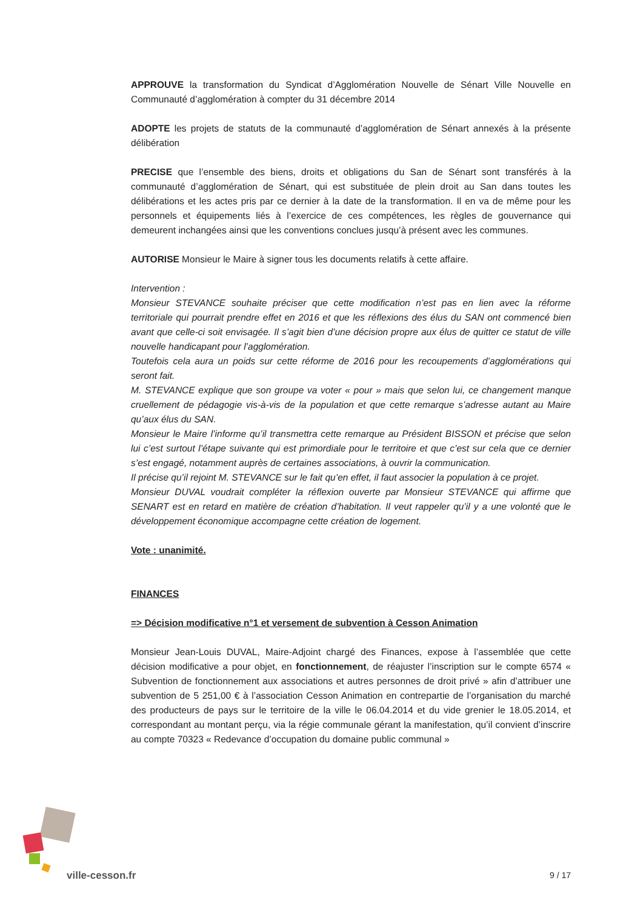APPROUVE la transformation du Syndicat d’Agglomération Nouvelle de Sénart Ville Nouvelle en Communauté d’agglomération à compter du 31 décembre 2014
ADOPTE les projets de statuts de la communauté d’agglomération de Sénart annexés à la présente délibération
PRECISE que l’ensemble des biens, droits et obligations du San de Sénart sont transférés à la communauté d’agglomération de Sénart, qui est substituée de plein droit au San dans toutes les délibérations et les actes pris par ce dernier à la date de la transformation. Il en va de même pour les personnels et équipements liés à l’exercice de ces compétences, les règles de gouvernance qui demeurent inchangées ainsi que les conventions conclues jusqu’à présent avec les communes.
AUTORISE Monsieur le Maire à signer tous les documents relatifs à cette affaire.
Intervention :
Monsieur STEVANCE souhaite préciser que cette modification n’est pas en lien avec la réforme territoriale qui pourrait prendre effet en 2016 et que les réflexions des élus du SAN ont commencé bien avant que celle-ci soit envisagée. Il s’agit bien d’une décision propre aux élus de quitter ce statut de ville nouvelle handicapant pour l’agglomération.
Toutefois cela aura un poids sur cette réforme de 2016 pour les recoupements d’agglomérations qui seront fait.
M. STEVANCE explique que son groupe va voter « pour » mais que selon lui, ce changement manque cruellement de pédagogie vis-à-vis de la population et que cette remarque s’adresse autant au Maire qu’aux élus du SAN.
Monsieur le Maire l’informe qu’il transmettra cette remarque au Président BISSON et précise que selon lui c’est surtout l’étape suivante qui est primordiale pour le territoire et que c’est sur cela que ce dernier s’est engagé, notamment auprès de certaines associations, à ouvrir la communication.
Il précise qu’il rejoint M. STEVANCE sur le fait qu’en effet, il faut associer la population à ce projet.
Monsieur DUVAL voudrait compléter la réflexion ouverte par Monsieur STEVANCE qui affirme que SENART est en retard en matière de création d’habitation. Il veut rappeler qu’il y a une volonté que le développement économique accompagne cette création de logement.
Vote : unanimité.
FINANCES
=> Décision modificative n°1 et versement de subvention à Cesson Animation
Monsieur Jean-Louis DUVAL, Maire-Adjoint chargé des Finances, expose à l’assemblée que cette décision modificative a pour objet, en fonctionnement, de réajuster l’inscription sur le compte 6574 « Subvention de fonctionnement aux associations et autres personnes de droit privé » afin d’attribuer une subvention de 5 251,00 € à l’association Cesson Animation en contrepartie de l’organisation du marché des producteurs de pays sur le territoire de la ville le 06.04.2014 et du vide grenier le 18.05.2014, et correspondant au montant perçu, via la régie communale gérant la manifestation, qu’il convient d’inscrire au compte 70323 « Redevance d’occupation du domaine public communal »
ville-cesson.fr 9 / 17